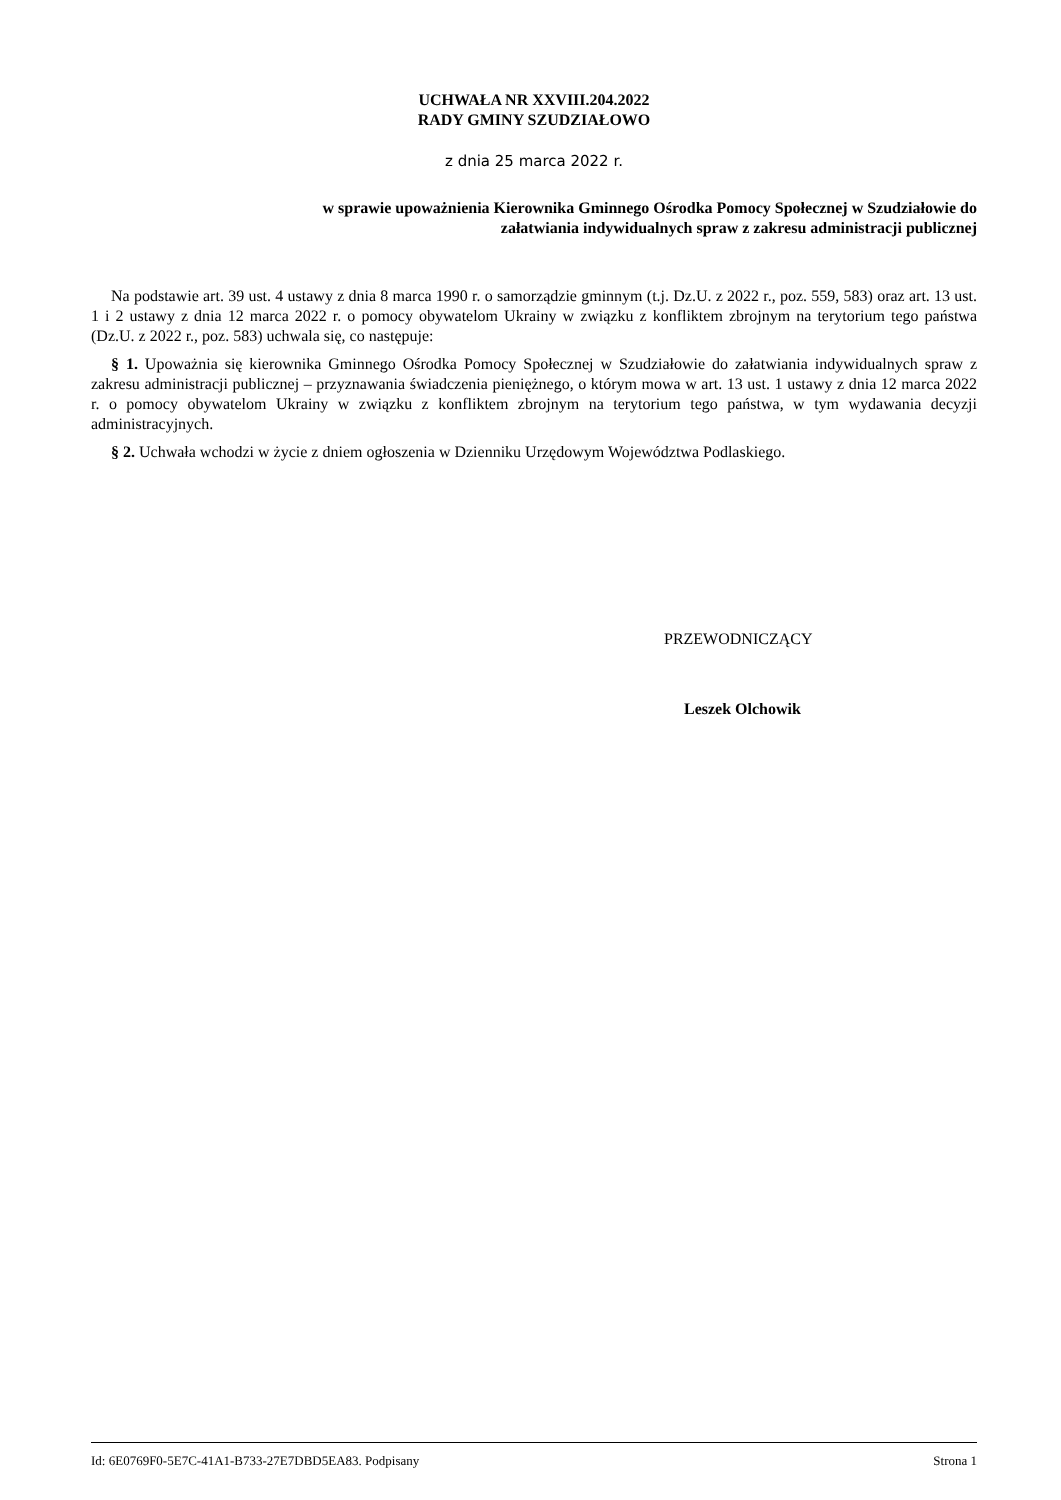UCHWAŁA NR XXVIII.204.2022
RADY GMINY SZUDZIAŁOWO
z dnia 25 marca 2022 r.
w sprawie upoważnienia Kierownika Gminnego Ośrodka Pomocy Społecznej w Szudziałowie do
załatwiania indywidualnych spraw z zakresu administracji publicznej
Na podstawie art. 39 ust. 4 ustawy z dnia 8 marca 1990 r. o samorządzie gminnym (t.j. Dz.U. z 2022 r., poz. 559, 583) oraz art. 13 ust. 1 i 2 ustawy z dnia 12 marca 2022 r. o pomocy obywatelom Ukrainy w związku z konfliktem zbrojnym na terytorium tego państwa (Dz.U. z 2022 r., poz. 583) uchwala się, co następuje:
§ 1. Upoważnia się kierownika Gminnego Ośrodka Pomocy Społecznej w Szudziałowie do załatwiania indywidualnych spraw z zakresu administracji publicznej – przyznawania świadczenia pieniężnego, o którym mowa w art. 13 ust. 1 ustawy z dnia 12 marca 2022 r. o pomocy obywatelom Ukrainy w związku z konfliktem zbrojnym na terytorium tego państwa, w tym wydawania decyzji administracyjnych.
§ 2. Uchwała wchodzi w życie z dniem ogłoszenia w Dzienniku Urzędowym Województwa Podlaskiego.
PRZEWODNICZĄCY
Leszek Olchowik
Id: 6E0769F0-5E7C-41A1-B733-27E7DBD5EA83. Podpisany Strona 1